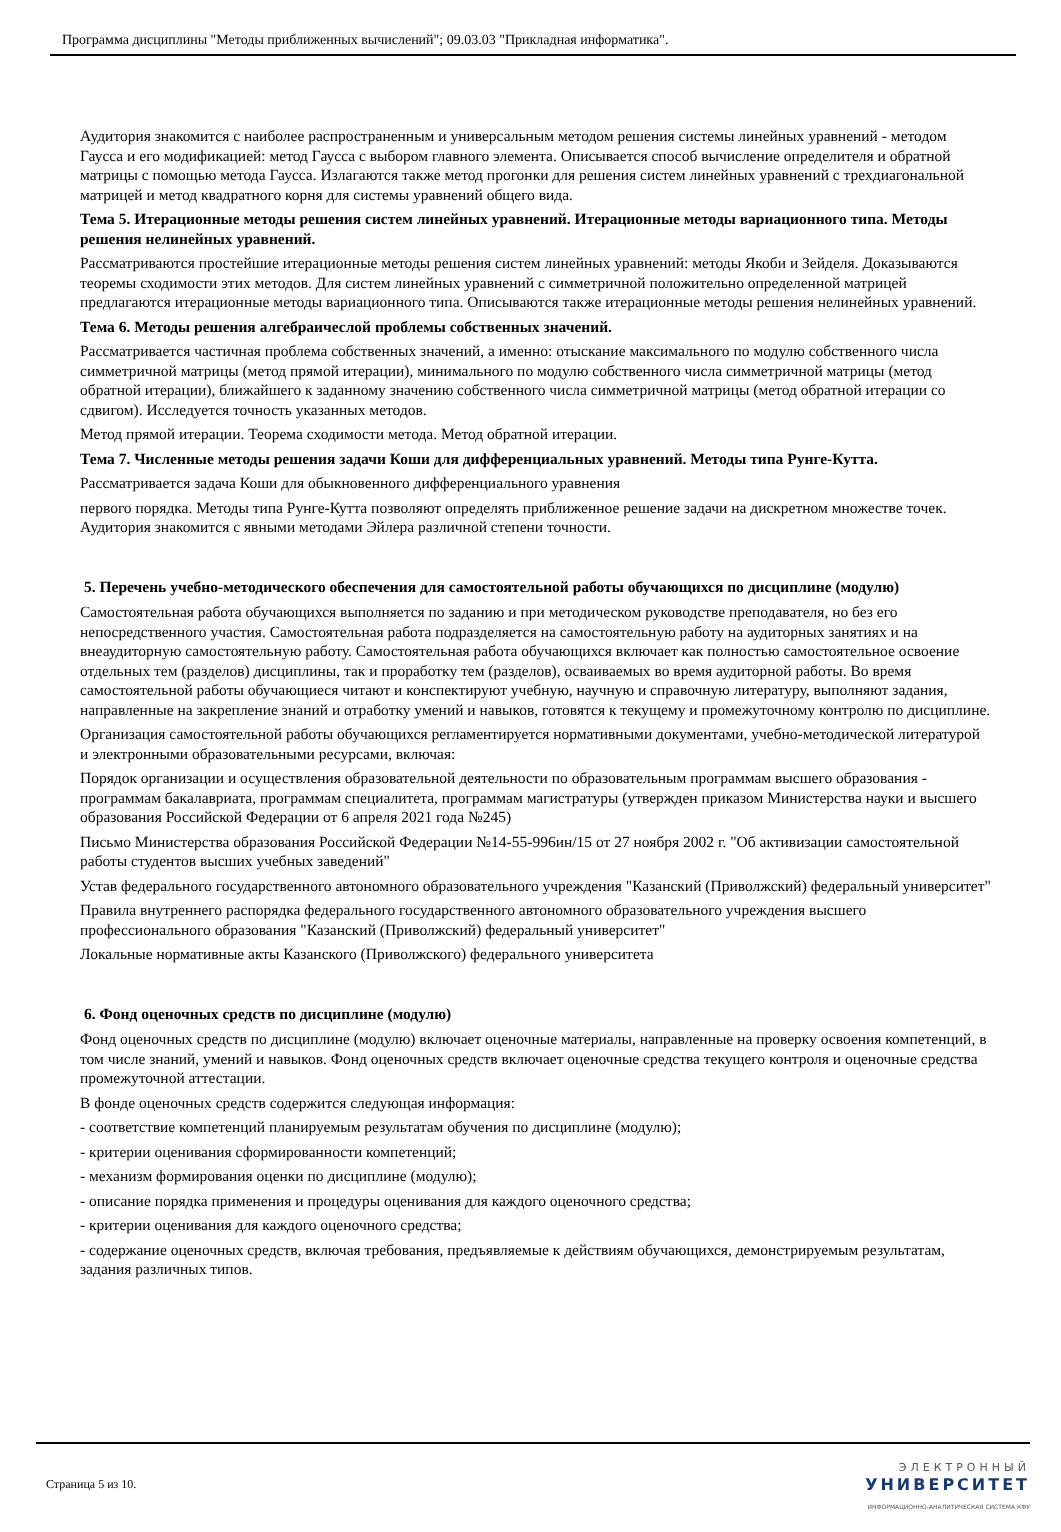Программа дисциплины "Методы приближенных вычислений"; 09.03.03 "Прикладная информатика".
Аудитория знакомится с наиболее распространенным и универсальным методом решения системы линейных уравнений - методом Гаусса и его модификацией: метод Гаусса с выбором главного элемента. Описывается способ вычисление определителя и обратной матрицы с помощью метода Гаусса. Излагаются также метод прогонки для решения систем линейных уравнений с трехдиагональной матрицей и метод квадратного корня для системы уравнений общего вида.
Тема 5. Итерационные методы решения систем линейных уравнений. Итерационные методы вариационного типа. Методы решения нелинейных уравнений.
Рассматриваются простейшие итерационные методы решения систем линейных уравнений: методы Якоби и Зейделя. Доказываются теоремы сходимости этих методов. Для систем линейных уравнений с симметричной положительно определенной матрицей предлагаются итерационные методы вариационного типа. Описываются также итерационные методы решения нелинейных уравнений.
Тема 6. Методы решения алгебраичеслой проблемы собственных значений.
Рассматривается частичная проблема собственных значений, а именно: отыскание максимального по модулю собственного числа симметричной матрицы (метод прямой итерации), минимального по модулю собственного числа симметричной матрицы (метод обратной итерации), ближайшего к заданному значению собственного числа симметричной матрицы (метод обратной итерации со сдвигом). Исследуется точность указанных методов.
Метод прямой итерации. Теорема сходимости метода. Метод обратной итерации.
Тема 7. Численные методы решения задачи Коши для дифференциальных уравнений. Методы типа Рунге-Кутта.
Рассматривается задача Коши для обыкновенного дифференциального уравнения
первого порядка. Методы типа Рунге-Кутта позволяют определять приближенное решение задачи на дискретном множестве точек. Аудитория знакомится с явными методами Эйлера различной степени точности.
5. Перечень учебно-методического обеспечения для самостоятельной работы обучающихся по дисциплине (модулю)
Самостоятельная работа обучающихся выполняется по заданию и при методическом руководстве преподавателя, но без его непосредственного участия. Самостоятельная работа подразделяется на самостоятельную работу на аудиторных занятиях и на внеаудиторную самостоятельную работу. Самостоятельная работа обучающихся включает как полностью самостоятельное освоение отдельных тем (разделов) дисциплины, так и проработку тем (разделов), осваиваемых во время аудиторной работы. Во время самостоятельной работы обучающиеся читают и конспектируют учебную, научную и справочную литературу, выполняют задания, направленные на закрепление знаний и отработку умений и навыков, готовятся к текущему и промежуточному контролю по дисциплине.
Организация самостоятельной работы обучающихся регламентируется нормативными документами, учебно-методической литературой и электронными образовательными ресурсами, включая:
Порядок организации и осуществления образовательной деятельности по образовательным программам высшего образования - программам бакалавриата, программам специалитета, программам магистратуры (утвержден приказом Министерства науки и высшего образования Российской Федерации от 6 апреля 2021 года №245)
Письмо Министерства образования Российской Федерации №14-55-996ин/15 от 27 ноября 2002 г. "Об активизации самостоятельной работы студентов высших учебных заведений"
Устав федерального государственного автономного образовательного учреждения "Казанский (Приволжский) федеральный университет"
Правила внутреннего распорядка федерального государственного автономного образовательного учреждения высшего профессионального образования "Казанский (Приволжский) федеральный университет"
Локальные нормативные акты Казанского (Приволжского) федерального университета
6. Фонд оценочных средств по дисциплине (модулю)
Фонд оценочных средств по дисциплине (модулю) включает оценочные материалы, направленные на проверку освоения компетенций, в том числе знаний, умений и навыков. Фонд оценочных средств включает оценочные средства текущего контроля и оценочные средства промежуточной аттестации.
В фонде оценочных средств содержится следующая информация:
- соответствие компетенций планируемым результатам обучения по дисциплине (модулю);
- критерии оценивания сформированности компетенций;
- механизм формирования оценки по дисциплине (модулю);
- описание порядка применения и процедуры оценивания для каждого оценочного средства;
- критерии оценивания для каждого оценочного средства;
- содержание оценочных средств, включая требования, предъявляемые к действиям обучающихся, демонстрируемым результатам, задания различных типов.
Страница 5 из 10.
ЭЛЕКТРОННЫЙ
УНИВЕРСИТЕТ
ИНФОРМАЦИОННО-АНАЛИТИЧЕСКАЯ СИСТЕМА КФУ